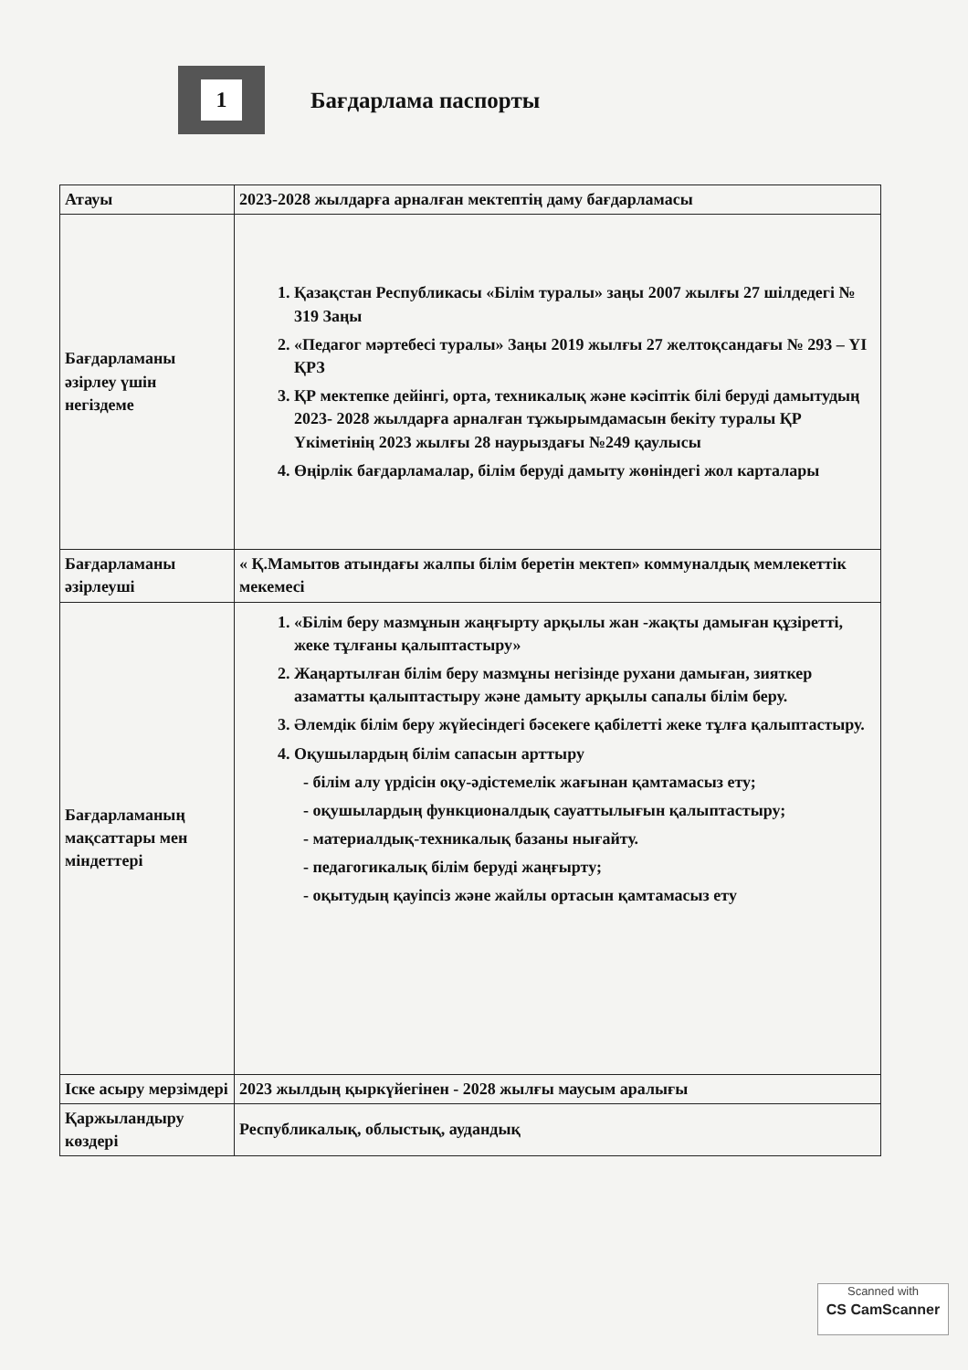1
Бағдарлама паспорты
| Атауы | 2023-2028 жылдарға арналған мектептің даму бағдарламасы |
| Бағдарламаны әзірлеу үшін негіздеме | 1. Қазақстан Республикасы «Білім туралы» заңы 2007 жылғы 27 шілдедегі № 319 Заңы 2. «Педагог мәртебесі туралы» Заңы 2019 жылғы 27 желтоқсандағы № 293 – YI ҚРЗ 3. ҚР мектепке дейінгі, орта, техникалық және кәсіптік білі беруді дамытудың 2023- 2028 жылдарға арналған тұжырымдамасын бекіту туралы ҚР Үкіметінің 2023 жылғы 28 наурыздағы №249 қаулысы 4. Өңірлік бағдарламалар, білім беруді дамыту жөніндегі жол карталары |
| Бағдарламаны әзірлеуші | « Қ.Мамытов атындағы жалпы білім беретін мектеп» коммуналдық мемлекеттік мекемесі |
| Бағдарламаның мақсаттары мен міндеттері | 1. «Білім беру мазмұнын жаңғырту арқылы жан -жақты дамыған құзіретті, жеке тұлғаны қалыптастыру» 2. Жаңартылған білім беру мазмұны негізінде рухани дамыған, зияткер азаматты қалыптастыру және дамыту арқылы сапалы білім беру. 3. Әлемдік білім беру жүйесіндегі бәсекеге қабілетті жеке тұлға қалыптастыру. 4. Оқушылардың білім сапасын арттыру - білім алу үрдісін оқу-әдістемелік жағынан қамтамасыз ету; - оқушылардың функционалдық сауаттылығын қалыптастыру; - материалдық-техникалық базаны нығайту. - педагогикалық білім беруді жаңғырту; - оқытудың қауіпсіз және жайлы ортасын қамтамасыз ету |
| Іске асыру мерзімдері | 2023 жылдың қыркүйегінен - 2028 жылғы маусым аралығы |
| Қаржыландыру көздері | Республикалық, облыстық, аудандық |
Scanned with
CS CamScanner